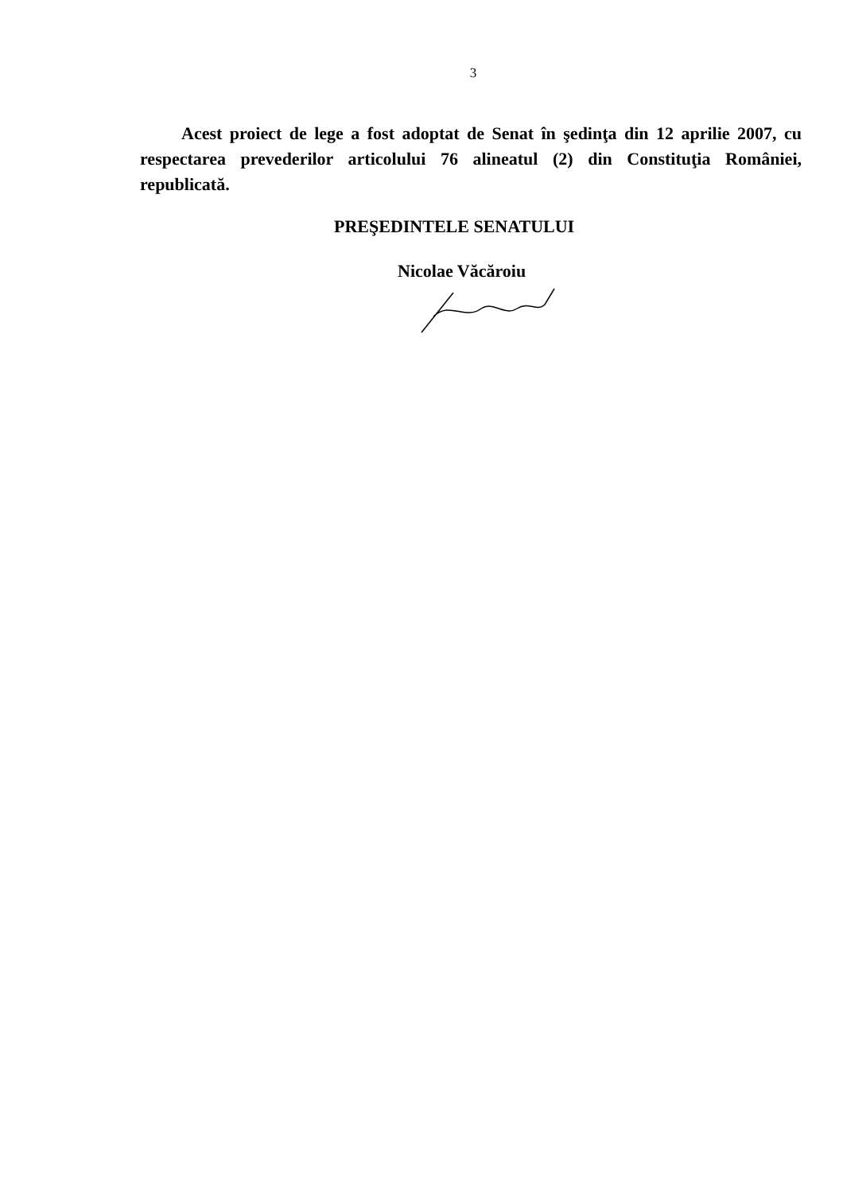3
Acest proiect de lege a fost adoptat de Senat în şedinţa din 12 aprilie 2007, cu respectarea prevederilor articolului 76 alineatul (2) din Constituţia României, republicată.
PREŞEDINTELE SENATULUI
Nicolae Văcăroiu